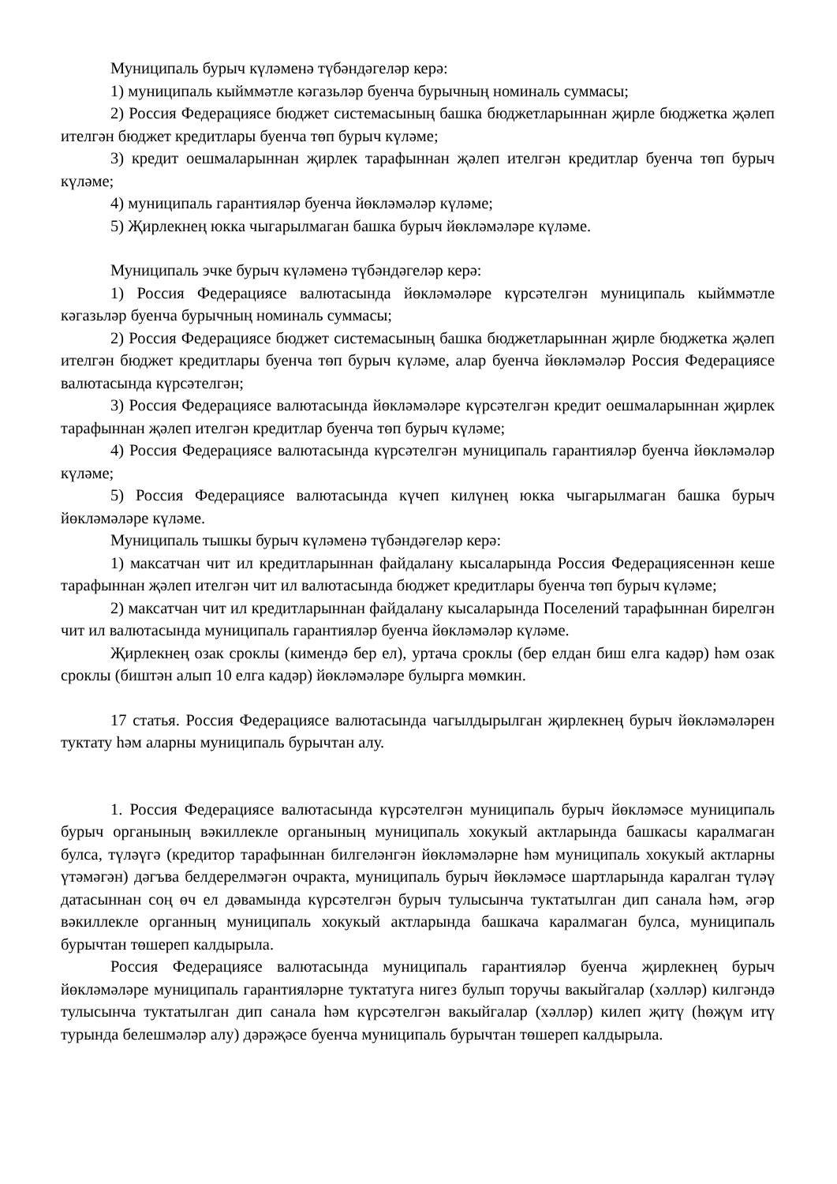Муниципаль бурыч күләменә түбәндәгеләр керә:
1) муниципаль кыйммәтле кәгазьләр буенча бурычның номиналь суммасы;
2) Россия Федерациясе бюджет системасының башка бюджетларыннан җирле бюджетка җәлеп ителгән бюджет кредитлары буенча төп бурыч күләме;
3) кредит оешмаларыннан җирлек тарафыннан җәлеп ителгән кредитлар буенча төп бурыч күләме;
4) муниципаль гарантияләр буенча йөкләмәләр күләме;
5) Җирлекнең юкка чыгарылмаган башка бурыч йөкләмәләре күләме.
Муниципаль эчке бурыч күләменә түбәндәгеләр керә:
1) Россия Федерациясе валютасында йөкләмәләре күрсәтелгән муниципаль кыйммәтле кәгазьләр буенча бурычның номиналь суммасы;
2) Россия Федерациясе бюджет системасының башка бюджетларыннан җирле бюджетка җәлеп ителгән бюджет кредитлары буенча төп бурыч күләме, алар буенча йөкләмәләр Россия Федерациясе валютасында күрсәтелгән;
3) Россия Федерациясе валютасында йөкләмәләре күрсәтелгән кредит оешмаларыннан җирлек тарафыннан җәлеп ителгән кредитлар буенча төп бурыч күләме;
4) Россия Федерациясе валютасында күрсәтелгән муниципаль гарантияләр буенча йөкләмәләр күләме;
5) Россия Федерациясе валютасында күчеп килүнең юкка чыгарылмаган башка бурыч йөкләмәләре күләме.
Муниципаль тышкы бурыч күләменә түбәндәгеләр керә:
1) максатчан чит ил кредитларыннан файдалану кысаларында Россия Федерациясеннән кеше тарафыннан җәлеп ителгән чит ил валютасында бюджет кредитлары буенча төп бурыч күләме;
2) максатчан чит ил кредитларыннан файдалану кысаларында Поселений тарафыннан бирелгән чит ил валютасында муниципаль гарантияләр буенча йөкләмәләр күләме.
Җирлекнең озак сроклы (кимендә бер ел), уртача сроклы (бер елдан биш елга кадәр) һәм озак сроклы (биштән алып 10 елга кадәр) йөкләмәләре булырга мөмкин.
17 статья. Россия Федерациясе валютасында чагылдырылган җирлекнең бурыч йөкләмәләрен туктату һәм аларны муниципаль бурычтан алу.
1. Россия Федерациясе валютасында күрсәтелгән муниципаль бурыч йөкләмәсе муниципаль бурыч органының вәкиллекле органының муниципаль хокукый актларында башкасы каралмаган булса, түләүгә (кредитор тарафыннан билгеләнгән йөкләмәләрне һәм муниципаль хокукый актларны үтәмәгән) дәгъва белдерелмәгән очракта, муниципаль бурыч йөкләмәсе шартларында каралган түләү датасыннан соң өч ел дәвамында күрсәтелгән бурыч тулысынча туктатылган дип санала һәм, әгәр вәкиллекле органның муниципаль хокукый актларында башкача каралмаган булса, муниципаль бурычтан төшереп калдырыла.
Россия Федерациясе валютасында муниципаль гарантияләр буенча җирлекнең бурыч йөкләмәләре муниципаль гарантияләрне туктатуга нигез булып торучы вакыйгалар (хәлләр) килгәндә тулысынча туктатылган дип санала һәм күрсәтелгән вакыйгалар (хәлләр) килеп җитү (һөҗүм итү турында белешмәләр алу) дәрәҗәсе буенча муниципаль бурычтан төшереп калдырыла.